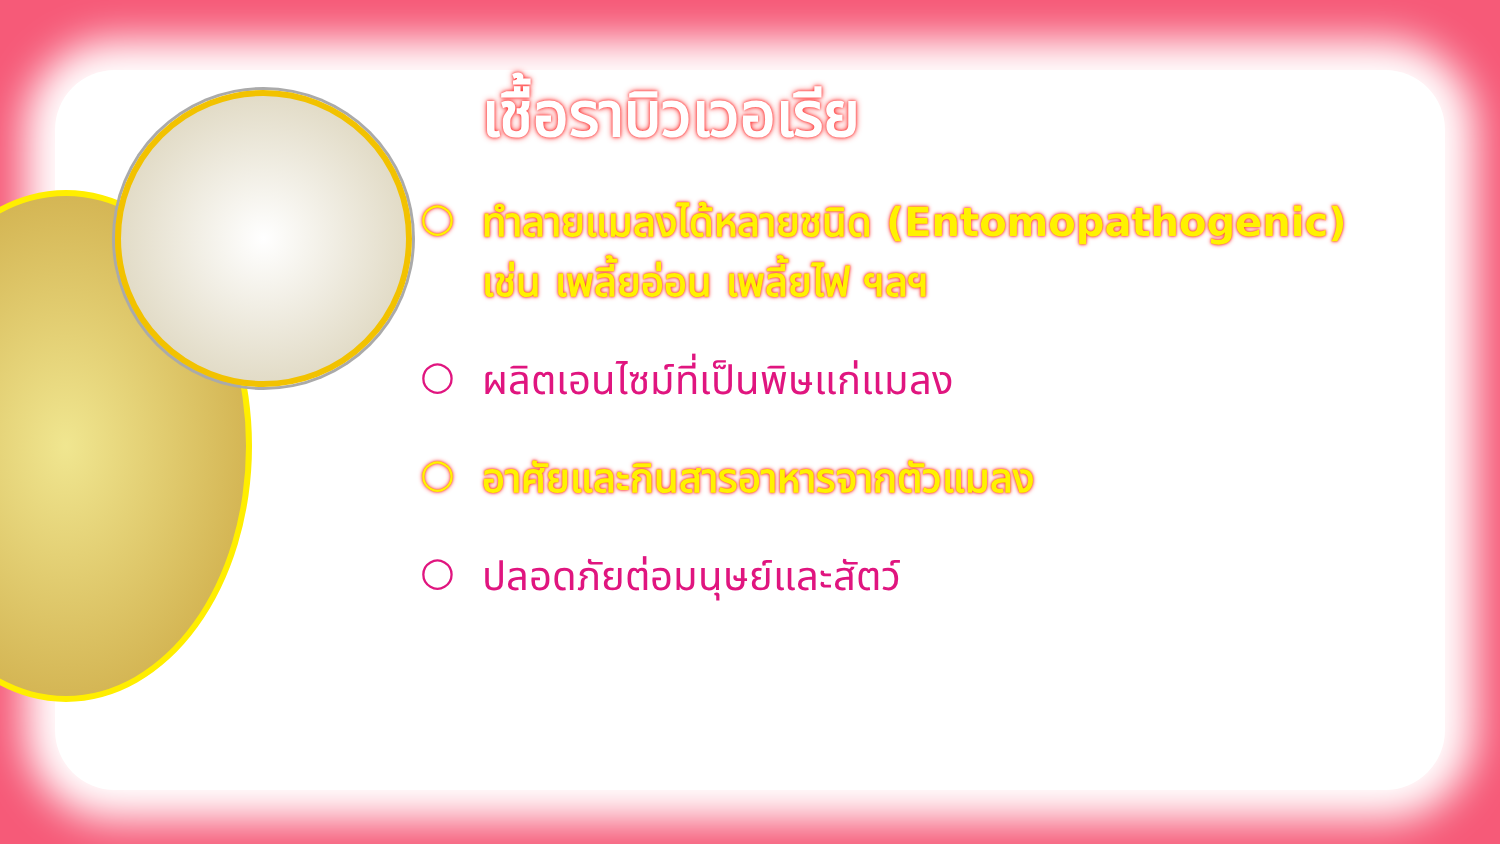เชื้อราบิวเวอเรีย
○ ทำลายแมลงได้หลายชนิด (Entomopathogenic)
เช่น เพลี้ยอ่อน เพลี้ยไฟ ฯลฯ
○ ผลิตเอนไซม์ที่เป็นพิษแก่แมลง
○ อาศัยและกินสารอาหารจากตัวแมลง
○ ปลอดภัยต่อมนุษย์และสัตว์